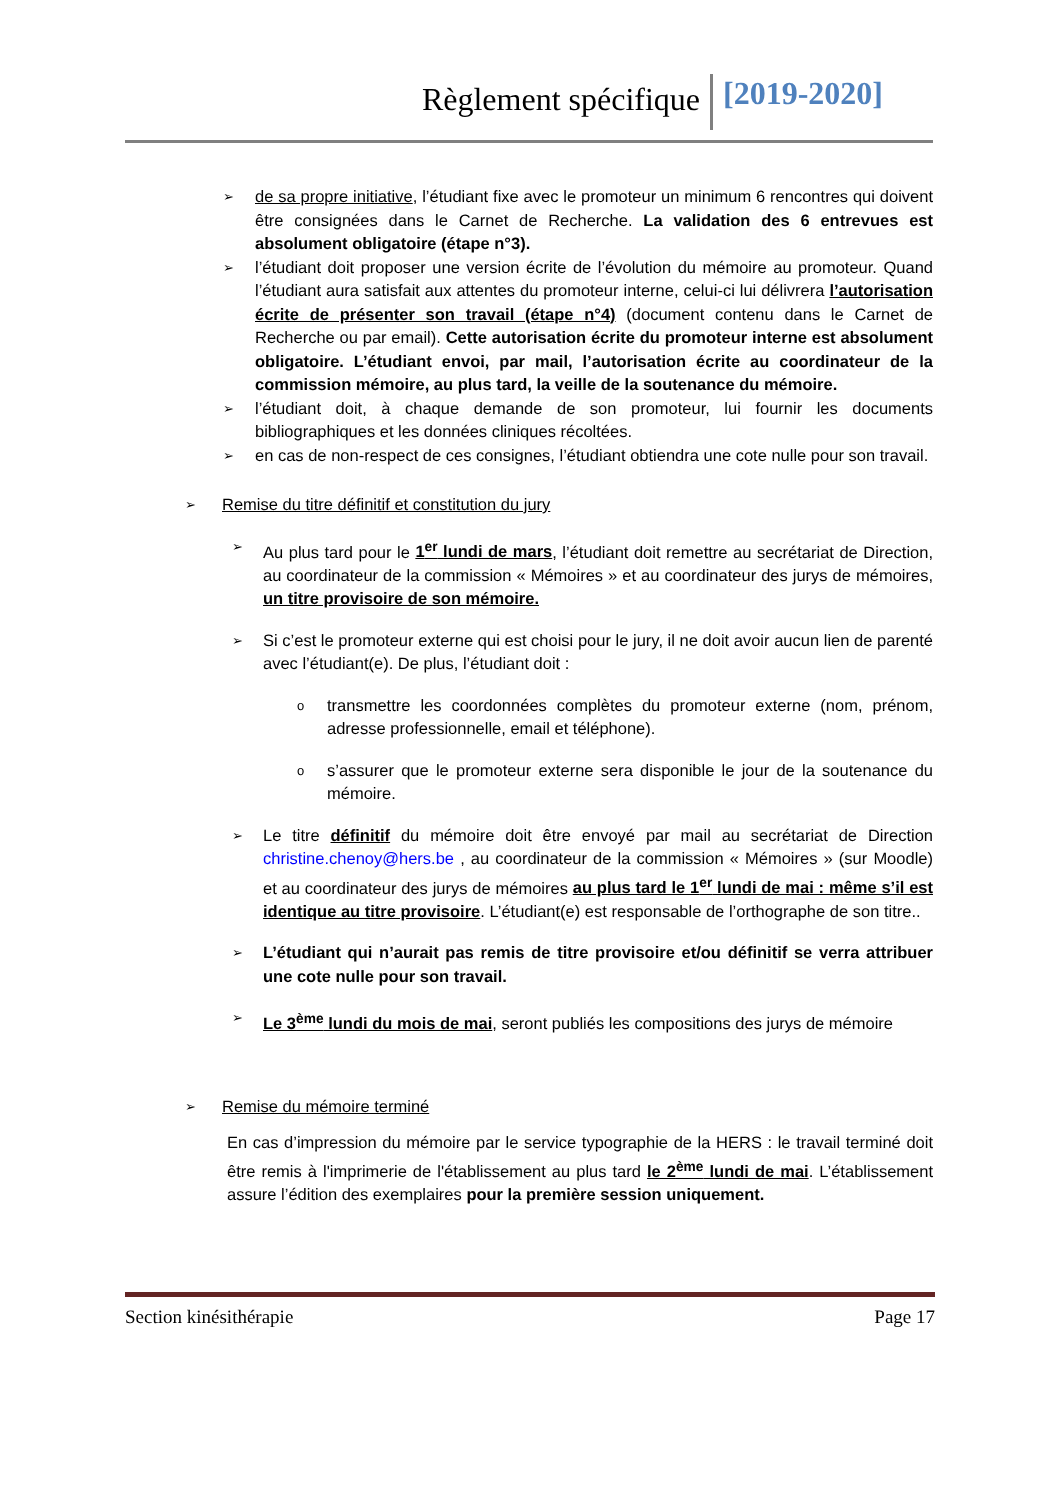Règlement spécifique [2019-2020]
➢ de sa propre initiative, l’étudiant fixe avec le promoteur un minimum 6 rencontres qui doivent être consignées dans le Carnet de Recherche. La validation des 6 entrevues est absolument obligatoire (étape n°3).
➢ l’étudiant doit proposer une version écrite de l’évolution du mémoire au promoteur. Quand l’étudiant aura satisfait aux attentes du promoteur interne, celui-ci lui délivrera l’autorisation écrite de présenter son travail (étape n°4) (document contenu dans le Carnet de Recherche ou par email). Cette autorisation écrite du promoteur interne est absolument obligatoire. L’étudiant envoi, par mail, l’autorisation écrite au coordinateur de la commission mémoire, au plus tard, la veille de la soutenance du mémoire.
➢ l’étudiant doit, à chaque demande de son promoteur, lui fournir les documents bibliographiques et les données cliniques récoltées.
➢ en cas de non-respect de ces consignes, l’étudiant obtiendra une cote nulle pour son travail.
➢ Remise du titre définitif et constitution du jury
➢ Au plus tard pour le 1<sup>er</sup> lundi de mars, l’étudiant doit remettre au secrétariat de Direction, au coordinateur de la commission « Mémoires » et au coordinateur des jurys de mémoires, un titre provisoire de son mémoire.
➢ Si c’est le promoteur externe qui est choisi pour le jury, il ne doit avoir aucun lien de parenté avec l’étudiant(e). De plus, l’étudiant doit :
o transmettre les coordonnées complètes du promoteur externe (nom, prénom, adresse professionnelle, email et téléphone).
o s’assurer que le promoteur externe sera disponible le jour de la soutenance du mémoire.
➢ Le titre définitif du mémoire doit être envoyé par mail au secrétariat de Direction christine.chenoy@hers.be , au coordinateur de la commission « Mémoires » (sur Moodle) et au coordinateur des jurys de mémoires au plus tard le 1<sup>er</sup> lundi de mai : même s’il est identique au titre provisoire. L’étudiant(e) est responsable de l’orthographe de son titre..
➢ L’étudiant qui n’aurait pas remis de titre provisoire et/ou définitif se verra attribuer une cote nulle pour son travail.
➢ Le 3<sup>ème</sup> lundi du mois de mai, seront publiés les compositions des jurys de mémoire
➢ Remise du mémoire terminé
En cas d’impression du mémoire par le service typographie de la HERS : le travail terminé doit être remis à l'imprimerie de l'établissement au plus tard le 2<sup>ème</sup> lundi de mai. L’établissement assure l’édition des exemplaires pour la première session uniquement.
Section kinésithérapie Page 17